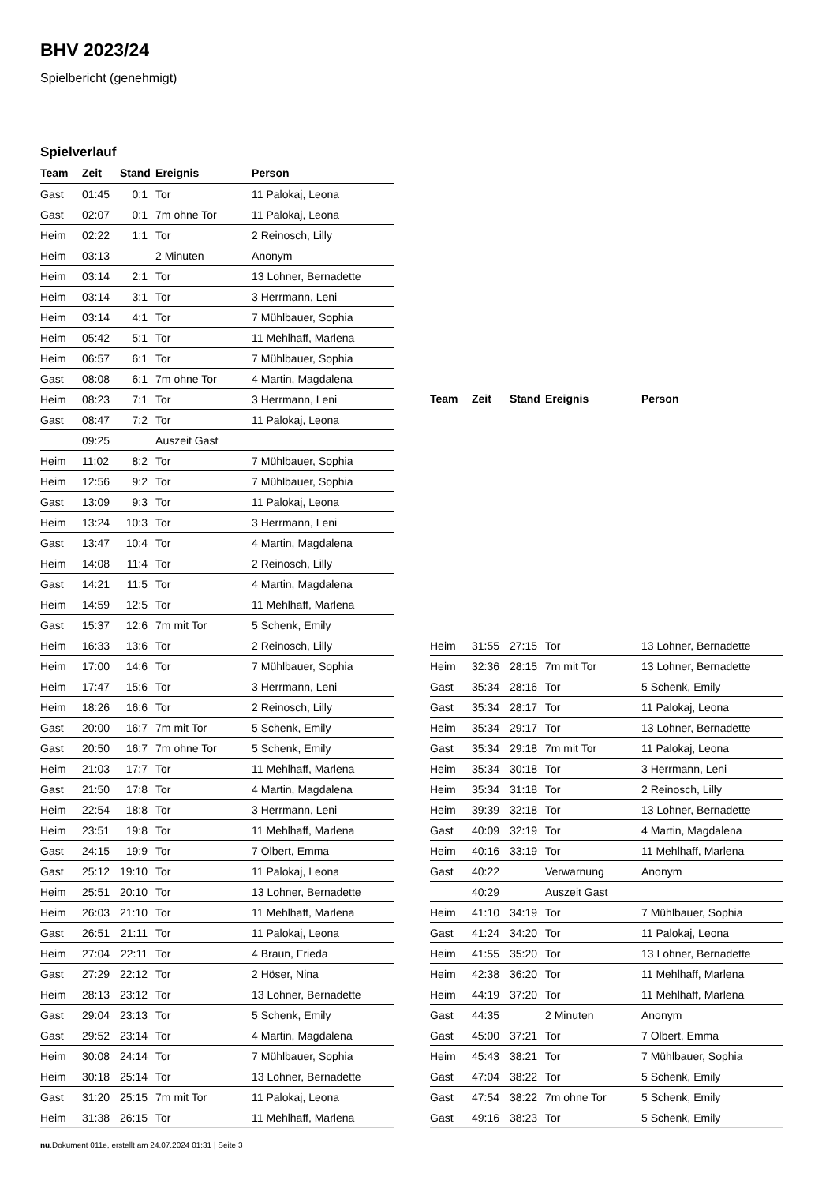BHV 2023/24
Spielbericht (genehmigt)
Spielverlauf
| Team | Zeit | Stand | Ereignis | Person |
| --- | --- | --- | --- | --- |
| Gast | 01:45 | 0:1 | Tor | 11 Palokaj, Leona |
| Gast | 02:07 | 0:1 | 7m ohne Tor | 11 Palokaj, Leona |
| Heim | 02:22 | 1:1 | Tor | 2 Reinosch, Lilly |
| Heim | 03:13 | | 2 Minuten | Anonym |
| Heim | 03:14 | 2:1 | Tor | 13 Lohner, Bernadette |
| Heim | 03:14 | 3:1 | Tor | 3 Herrmann, Leni |
| Heim | 03:14 | 4:1 | Tor | 7 Mühlbauer, Sophia |
| Heim | 05:42 | 5:1 | Tor | 11 Mehlhaff, Marlena |
| Heim | 06:57 | 6:1 | Tor | 7 Mühlbauer, Sophia |
| Gast | 08:08 | 6:1 | 7m ohne Tor | 4 Martin, Magdalena |
| Heim | 08:23 | 7:1 | Tor | 3 Herrmann, Leni |
| Gast | 08:47 | 7:2 | Tor | 11 Palokaj, Leona |
| | 09:25 | | Auszeit Gast | |
| Heim | 11:02 | 8:2 | Tor | 7 Mühlbauer, Sophia |
| Heim | 12:56 | 9:2 | Tor | 7 Mühlbauer, Sophia |
| Gast | 13:09 | 9:3 | Tor | 11 Palokaj, Leona |
| Heim | 13:24 | 10:3 | Tor | 3 Herrmann, Leni |
| Gast | 13:47 | 10:4 | Tor | 4 Martin, Magdalena |
| Heim | 14:08 | 11:4 | Tor | 2 Reinosch, Lilly |
| Gast | 14:21 | 11:5 | Tor | 4 Martin, Magdalena |
| Heim | 14:59 | 12:5 | Tor | 11 Mehlhaff, Marlena |
| Gast | 15:37 | 12:6 | 7m mit Tor | 5 Schenk, Emily |
| Heim | 16:33 | 13:6 | Tor | 2 Reinosch, Lilly |
| Heim | 17:00 | 14:6 | Tor | 7 Mühlbauer, Sophia |
| Heim | 17:47 | 15:6 | Tor | 3 Herrmann, Leni |
| Heim | 18:26 | 16:6 | Tor | 2 Reinosch, Lilly |
| Gast | 20:00 | 16:7 | 7m mit Tor | 5 Schenk, Emily |
| Gast | 20:50 | 16:7 | 7m ohne Tor | 5 Schenk, Emily |
| Heim | 21:03 | 17:7 | Tor | 11 Mehlhaff, Marlena |
| Gast | 21:50 | 17:8 | Tor | 4 Martin, Magdalena |
| Heim | 22:54 | 18:8 | Tor | 3 Herrmann, Leni |
| Heim | 23:51 | 19:8 | Tor | 11 Mehlhaff, Marlena |
| Gast | 24:15 | 19:9 | Tor | 7 Olbert, Emma |
| Gast | 25:12 | 19:10 | Tor | 11 Palokaj, Leona |
| Heim | 25:51 | 20:10 | Tor | 13 Lohner, Bernadette |
| Heim | 26:03 | 21:10 | Tor | 11 Mehlhaff, Marlena |
| Gast | 26:51 | 21:11 | Tor | 11 Palokaj, Leona |
| Heim | 27:04 | 22:11 | Tor | 4 Braun, Frieda |
| Gast | 27:29 | 22:12 | Tor | 2 Höser, Nina |
| Heim | 28:13 | 23:12 | Tor | 13 Lohner, Bernadette |
| Gast | 29:04 | 23:13 | Tor | 5 Schenk, Emily |
| Gast | 29:52 | 23:14 | Tor | 4 Martin, Magdalena |
| Heim | 30:08 | 24:14 | Tor | 7 Mühlbauer, Sophia |
| Heim | 30:18 | 25:14 | Tor | 13 Lohner, Bernadette |
| Gast | 31:20 | 25:15 | 7m mit Tor | 11 Palokaj, Leona |
| Heim | 31:38 | 26:15 | Tor | 11 Mehlhaff, Marlena |
| Team | Zeit | Stand | Ereignis | Person |
| --- | --- | --- | --- | --- |
| Heim | 31:55 | 27:15 | Tor | 13 Lohner, Bernadette |
| Heim | 32:36 | 28:15 | 7m mit Tor | 13 Lohner, Bernadette |
| Gast | 35:34 | 28:16 | Tor | 5 Schenk, Emily |
| Gast | 35:34 | 28:17 | Tor | 11 Palokaj, Leona |
| Heim | 35:34 | 29:17 | Tor | 13 Lohner, Bernadette |
| Gast | 35:34 | 29:18 | 7m mit Tor | 11 Palokaj, Leona |
| Heim | 35:34 | 30:18 | Tor | 3 Herrmann, Leni |
| Heim | 35:34 | 31:18 | Tor | 2 Reinosch, Lilly |
| Heim | 39:39 | 32:18 | Tor | 13 Lohner, Bernadette |
| Gast | 40:09 | 32:19 | Tor | 4 Martin, Magdalena |
| Heim | 40:16 | 33:19 | Tor | 11 Mehlhaff, Marlena |
| Gast | 40:22 | | Verwarnung | Anonym |
| | 40:29 | | Auszeit Gast | |
| Heim | 41:10 | 34:19 | Tor | 7 Mühlbauer, Sophia |
| Gast | 41:24 | 34:20 | Tor | 11 Palokaj, Leona |
| Heim | 41:55 | 35:20 | Tor | 13 Lohner, Bernadette |
| Heim | 42:38 | 36:20 | Tor | 11 Mehlhaff, Marlena |
| Heim | 44:19 | 37:20 | Tor | 11 Mehlhaff, Marlena |
| Gast | 44:35 | | 2 Minuten | Anonym |
| Gast | 45:00 | 37:21 | Tor | 7 Olbert, Emma |
| Heim | 45:43 | 38:21 | Tor | 7 Mühlbauer, Sophia |
| Gast | 47:04 | 38:22 | Tor | 5 Schenk, Emily |
| Gast | 47:54 | 38:22 | 7m ohne Tor | 5 Schenk, Emily |
| Gast | 49:16 | 38:23 | Tor | 5 Schenk, Emily |
nu.Dokument 011e, erstellt am 24.07.2024 01:31 | Seite 3